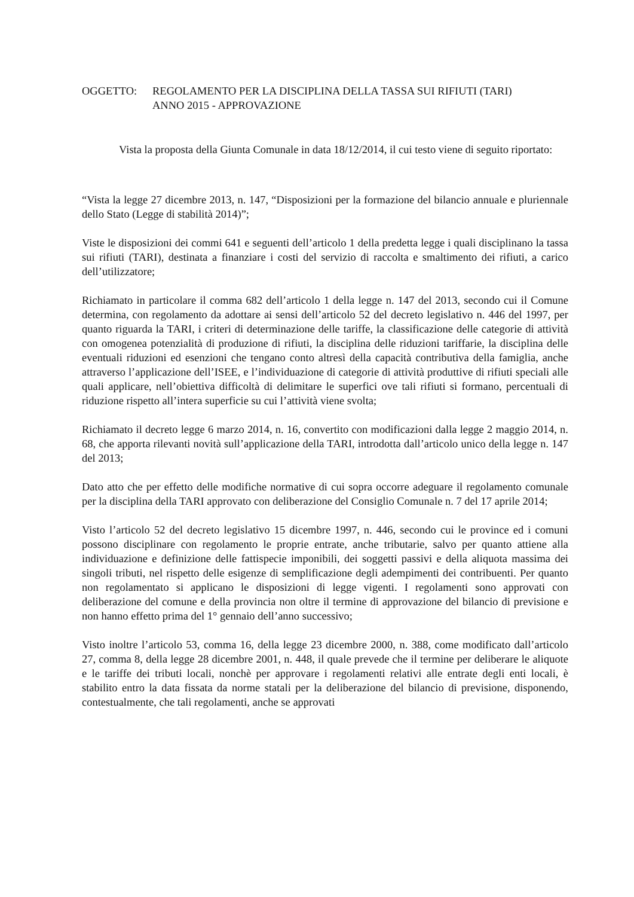OGGETTO: REGOLAMENTO PER LA DISCIPLINA DELLA TASSA SUI RIFIUTI (TARI)
ANNO 2015 - APPROVAZIONE
Vista la proposta della Giunta Comunale in data 18/12/2014, il cui testo viene di seguito riportato:
“Vista la legge 27 dicembre 2013, n. 147, “Disposizioni per la formazione del bilancio annuale e pluriennale dello Stato (Legge di stabilità 2014)”;
Viste le disposizioni dei commi 641 e seguenti dell’articolo 1 della predetta legge i quali disciplinano la tassa sui rifiuti (TARI), destinata a finanziare i costi del servizio di raccolta e smaltimento dei rifiuti, a carico dell’utilizzatore;
Richiamato in particolare il comma 682 dell’articolo 1 della legge n. 147 del 2013, secondo cui il Comune determina, con regolamento da adottare ai sensi dell’articolo 52 del decreto legislativo n. 446 del 1997, per quanto riguarda la TARI, i criteri di determinazione delle tariffe, la classificazione delle categorie di attività con omogenea potenzialità di produzione di rifiuti, la disciplina delle riduzioni tariffarie, la disciplina delle eventuali riduzioni ed esenzioni che tengano conto altresì della capacità contributiva della famiglia, anche attraverso l’applicazione dell’ISEE, e l’individuazione di categorie di attività produttive di rifiuti speciali alle quali applicare, nell’obiettiva difficoltà di delimitare le superfici ove tali rifiuti si formano, percentuali di riduzione rispetto all’intera superficie su cui l’attività viene svolta;
Richiamato il decreto legge 6 marzo 2014, n. 16, convertito con modificazioni dalla legge 2 maggio 2014, n. 68, che apporta rilevanti novità sull’applicazione della TARI, introdotta dall’articolo unico della legge n. 147 del 2013;
Dato atto che per effetto delle modifiche normative di cui sopra occorre adeguare il regolamento comunale per la disciplina della TARI approvato con deliberazione del Consiglio Comunale n. 7 del 17 aprile 2014;
Visto l’articolo 52 del decreto legislativo 15 dicembre 1997, n. 446, secondo cui le province ed i comuni possono disciplinare con regolamento le proprie entrate, anche tributarie, salvo per quanto attiene alla individuazione e definizione delle fattispecie imponibili, dei soggetti passivi e della aliquota massima dei singoli tributi, nel rispetto delle esigenze di semplificazione degli adempimenti dei contribuenti. Per quanto non regolamentato si applicano le disposizioni di legge vigenti. I regolamenti sono approvati con deliberazione del comune e della provincia non oltre il termine di approvazione del bilancio di previsione e non hanno effetto prima del 1° gennaio dell’anno successivo;
Visto inoltre l’articolo 53, comma 16, della legge 23 dicembre 2000, n. 388, come modificato dall’articolo 27, comma 8, della legge 28 dicembre 2001, n. 448, il quale prevede che il termine per deliberare le aliquote e le tariffe dei tributi locali, nonchè per approvare i regolamenti relativi alle entrate degli enti locali, è stabilito entro la data fissata da norme statali per la deliberazione del bilancio di previsione, disponendo, contestualmente, che tali regolamenti, anche se approvati